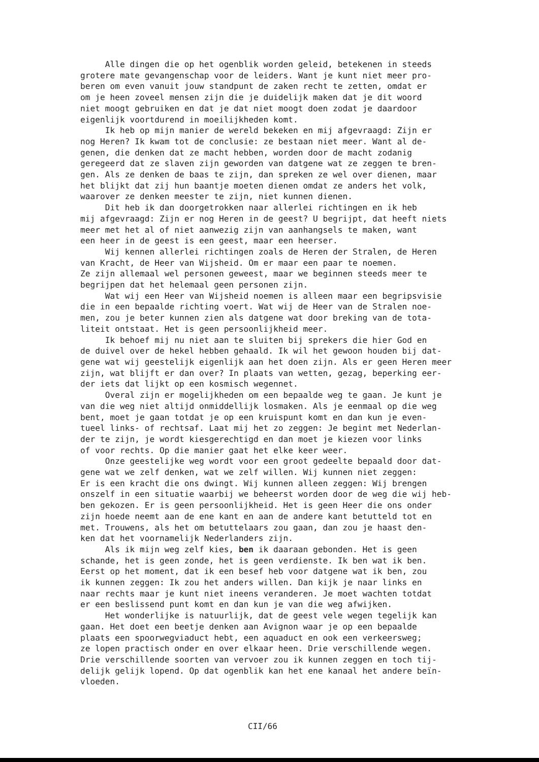Alle dingen die op het ogenblik worden geleid, betekenen in steeds grotere mate gevangenschap voor de leiders. Want je kunt niet meer pro- beren om even vanuit jouw standpunt de zaken recht te zetten, omdat er om je heen zoveel mensen zijn die je duidelijk maken dat je dit woord niet moogt gebruiken en dat je dat niet moogt doen zodat je daardoor eigenlijk voortdurend in moeilijkheden komt. Ik heb op mijn manier de wereld bekeken en mij afgevraagd: Zijn er nog Heren? Ik kwam tot de conclusie: ze bestaan niet meer. Want al de- genen, die denken dat ze macht hebben, worden door de macht zodanig geregeerd dat ze slaven zijn geworden van datgene wat ze zeggen te bren- gen. Als ze denken de baas te zijn, dan spreken ze wel over dienen, maar het blijkt dat zij hun baantje moeten dienen omdat ze anders het volk, waarover ze denken meester te zijn, niet kunnen dienen. Dit heb ik dan doorgetrokken naar allerlei richtingen en ik heb mij afgevraagd: Zijn er nog Heren in de geest? U begrijpt, dat heeft niets meer met het al of niet aanwezig zijn van aanhangsels te maken, want een heer in de geest is een geest, maar een heerser. Wij kennen allerlei richtingen zoals de Heren der Stralen, de Heren van Kracht, de Heer van Wijsheid. Om er maar een paar te noemen. Ze zijn allemaal wel personen geweest, maar we beginnen steeds meer te begrijpen dat het helemaal geen personen zijn. Wat wij een Heer van Wijsheid noemen is alleen maar een begripsvisie die in een bepaalde richting voert. Wat wij de Heer van de Stralen noe- men, zou je beter kunnen zien als datgene wat door breking van de tota- liteit ontstaat. Het is geen persoonlijkheid meer. Ik behoef mij nu niet aan te sluiten bij sprekers die hier God en de duivel over de hekel hebben gehaald. Ik wil het gewoon houden bij dat- gene wat wij geestelijk eigenlijk aan het doen zijn. Als er geen Heren meer zijn, wat blijft er dan over? In plaats van wetten, gezag, beperking eer- der iets dat lijkt op een kosmisch wegennet. Overal zijn er mogelijkheden om een bepaalde weg te gaan. Je kunt je van die weg niet altijd onmiddellijk losmaken. Als je eenmaal op die weg bent, moet je gaan totdat je op een kruispunt komt en dan kun je even- tueel links- of rechtsaf. Laat mij het zo zeggen: Je begint met Nederlan- der te zijn, je wordt kiesgerechtigd en dan moet je kiezen voor links of voor rechts. Op die manier gaat het elke keer weer. Onze geestelijke weg wordt voor een groot gedeelte bepaald door dat- gene wat we zelf denken, wat we zelf willen. Wij kunnen niet zeggen: Er is een kracht die ons dwingt. Wij kunnen alleen zeggen: Wij brengen onszelf in een situatie waarbij we beheerst worden door de weg die wij heb- ben gekozen. Er is geen persoonlijkheid. Het is geen Heer die ons onder zijn hoede neemt aan de ene kant en aan de andere kant betutteld tot en met. Trouwens, als het om betuttelaars zou gaan, dan zou je haast den- ken dat het voornamelijk Nederlanders zijn. Als ik mijn weg zelf kies, ben ik daaraan gebonden. Het is geen schande, het is geen zonde, het is geen verdienste. Ik ben wat ik ben. Eerst op het moment, dat ik een besef heb voor datgene wat ik ben, zou ik kunnen zeggen: Ik zou het anders willen. Dan kijk je naar links en naar rechts maar je kunt niet ineens veranderen. Je moet wachten totdat er een beslissend punt komt en dan kun je van die weg afwijken. Het wonderlijke is natuurlijk, dat de geest vele wegen tegelijk kan gaan. Het doet een beetje denken aan Avignon waar je op een bepaalde plaats een spoorwegviaduct hebt, een aquaduct en ook een verkeersweg; ze lopen practisch onder en over elkaar heen. Drie verschillende wegen. Drie verschillende soorten van vervoer zou ik kunnen zeggen en toch tij- delijk gelijk lopend. Op dat ogenblik kan het ene kanaal het andere beïn- vloeden.
CII/66